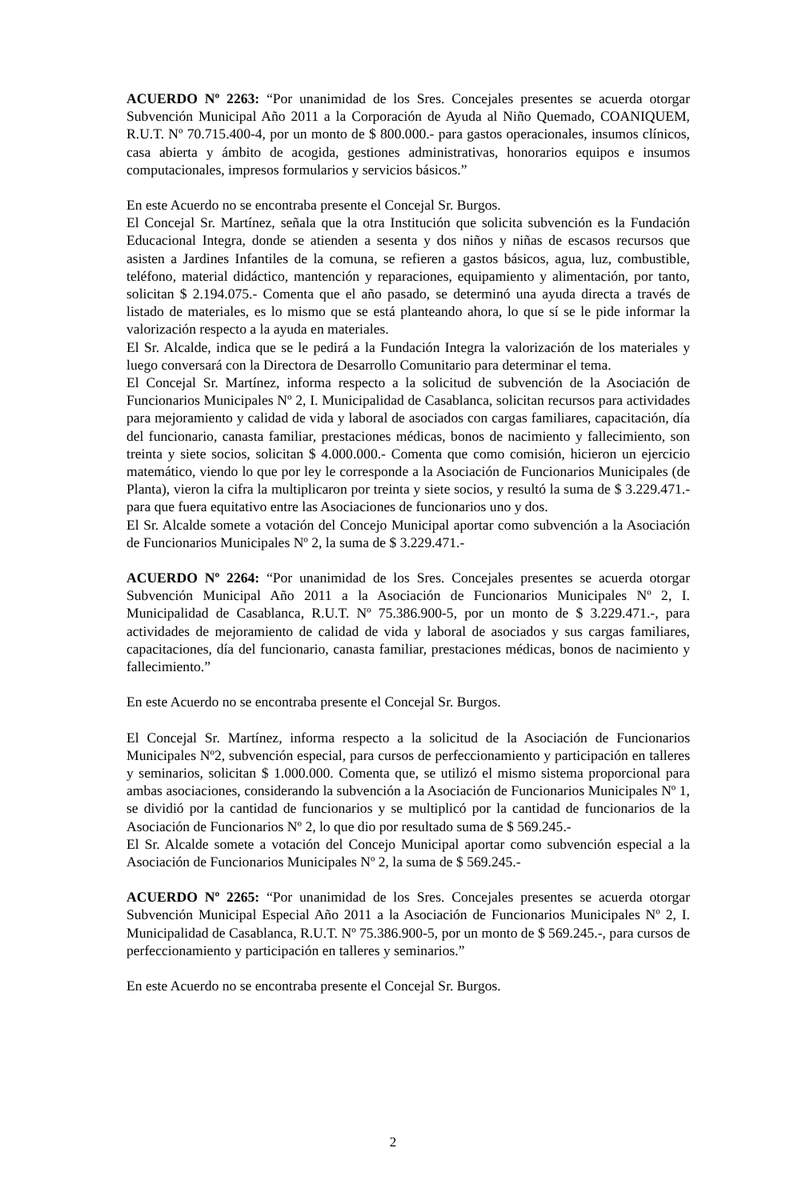ACUERDO Nº 2263: “Por unanimidad de los Sres. Concejales presentes se acuerda otorgar Subvención Municipal Año 2011 a la Corporación de Ayuda al Niño Quemado, COANIQUEM, R.U.T. Nº 70.715.400-4, por un monto de $ 800.000.- para gastos operacionales, insumos clínicos, casa abierta y ámbito de acogida, gestiones administrativas, honorarios equipos e insumos computacionales, impresos formularios y servicios básicos.”
En este Acuerdo no se encontraba presente el Concejal Sr. Burgos.
El Concejal Sr. Martínez, señala que la otra Institución que solicita subvención es la Fundación Educacional Integra, donde se atienden a sesenta y dos niños y niñas de escasos recursos que asisten a Jardines Infantiles de la comuna, se refieren a gastos básicos, agua, luz, combustible, teléfono, material didáctico, mantención y reparaciones, equipamiento y alimentación, por tanto, solicitan $ 2.194.075.- Comenta que el año pasado, se determinó una ayuda directa a través de listado de materiales, es lo mismo que se está planteando ahora, lo que sí se le pide informar la valorización respecto a la ayuda en materiales.
El Sr. Alcalde, indica que se le pedirá a la Fundación Integra la valorización de los materiales y luego conversará con la Directora de Desarrollo Comunitario para determinar el tema.
El Concejal Sr. Martínez, informa respecto a la solicitud de subvención de la Asociación de Funcionarios Municipales Nº 2, I. Municipalidad de Casablanca, solicitan recursos para actividades para mejoramiento y calidad de vida y laboral de asociados con cargas familiares, capacitación, día del funcionario, canasta familiar, prestaciones médicas, bonos de nacimiento y fallecimiento, son treinta y siete socios, solicitan $ 4.000.000.- Comenta que como comisión, hicieron un ejercicio matemático, viendo lo que por ley le corresponde a la Asociación de Funcionarios Municipales (de Planta), vieron la cifra la multiplicaron por treinta y siete socios, y resultó la suma de $ 3.229.471.- para que fuera equitativo entre las Asociaciones de funcionarios uno y dos.
El Sr. Alcalde somete a votación del Concejo Municipal aportar como subvención a la Asociación de Funcionarios Municipales Nº 2, la suma de $ 3.229.471.-
ACUERDO Nº 2264: “Por unanimidad de los Sres. Concejales presentes se acuerda otorgar Subvención Municipal Año 2011 a la Asociación de Funcionarios Municipales Nº 2, I. Municipalidad de Casablanca, R.U.T. Nº 75.386.900-5, por un monto de $ 3.229.471.-, para actividades de mejoramiento de calidad de vida y laboral de asociados y sus cargas familiares, capacitaciones, día del funcionario, canasta familiar, prestaciones médicas, bonos de nacimiento y fallecimiento.”
En este Acuerdo no se encontraba presente el Concejal Sr. Burgos.
El Concejal Sr. Martínez, informa respecto a la solicitud de la Asociación de Funcionarios Municipales Nº2, subvención especial, para cursos de perfeccionamiento y participación en talleres y seminarios, solicitan $ 1.000.000. Comenta que, se utilizó el mismo sistema proporcional para ambas asociaciones, considerando la subvención a la Asociación de Funcionarios Municipales Nº 1, se dividió por la cantidad de funcionarios y se multiplicó por la cantidad de funcionarios de la Asociación de Funcionarios Nº 2, lo que dio por resultado suma de $ 569.245.-
El Sr. Alcalde somete a votación del Concejo Municipal aportar como subvención especial a la Asociación de Funcionarios Municipales Nº 2, la suma de $ 569.245.-
ACUERDO Nº 2265: “Por unanimidad de los Sres. Concejales presentes se acuerda otorgar Subvención Municipal Especial Año 2011 a la Asociación de Funcionarios Municipales Nº 2, I. Municipalidad de Casablanca, R.U.T. Nº 75.386.900-5, por un monto de $ 569.245.-, para cursos de perfeccionamiento y participación en talleres y seminarios.”
En este Acuerdo no se encontraba presente el Concejal Sr. Burgos.
2